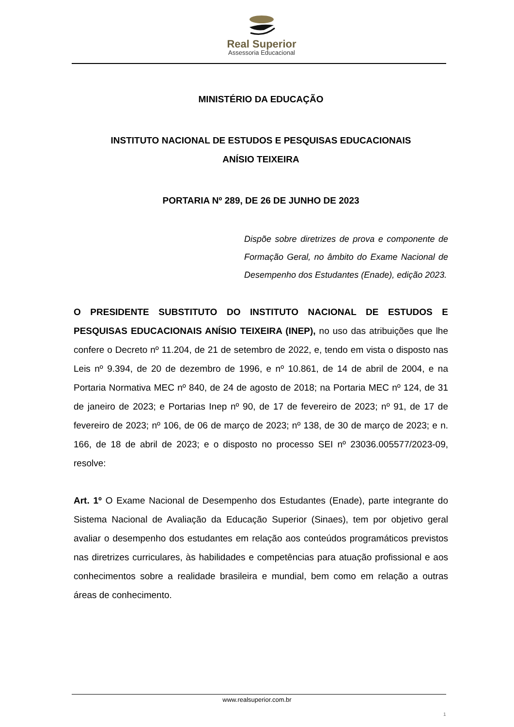Real Superior
Assessoria Educacional
MINISTÉRIO DA EDUCAÇÃO
INSTITUTO NACIONAL DE ESTUDOS E PESQUISAS EDUCACIONAIS
ANÍSIO TEIXEIRA
PORTARIA Nº 289, DE 26 DE JUNHO DE 2023
Dispõe sobre diretrizes de prova e componente de Formação Geral, no âmbito do Exame Nacional de Desempenho dos Estudantes (Enade), edição 2023.
O PRESIDENTE SUBSTITUTO DO INSTITUTO NACIONAL DE ESTUDOS E PESQUISAS EDUCACIONAIS ANÍSIO TEIXEIRA (INEP), no uso das atribuições que lhe confere o Decreto nº 11.204, de 21 de setembro de 2022, e, tendo em vista o disposto nas Leis nº 9.394, de 20 de dezembro de 1996, e nº 10.861, de 14 de abril de 2004, e na Portaria Normativa MEC nº 840, de 24 de agosto de 2018; na Portaria MEC nº 124, de 31 de janeiro de 2023; e Portarias Inep nº 90, de 17 de fevereiro de 2023; nº 91, de 17 de fevereiro de 2023; nº 106, de 06 de março de 2023; nº 138, de 30 de março de 2023; e n. 166, de 18 de abril de 2023; e o disposto no processo SEI nº 23036.005577/2023-09, resolve:
Art. 1º O Exame Nacional de Desempenho dos Estudantes (Enade), parte integrante do Sistema Nacional de Avaliação da Educação Superior (Sinaes), tem por objetivo geral avaliar o desempenho dos estudantes em relação aos conteúdos programáticos previstos nas diretrizes curriculares, às habilidades e competências para atuação profissional e aos conhecimentos sobre a realidade brasileira e mundial, bem como em relação a outras áreas de conhecimento.
www.realsuperior.com.br
1